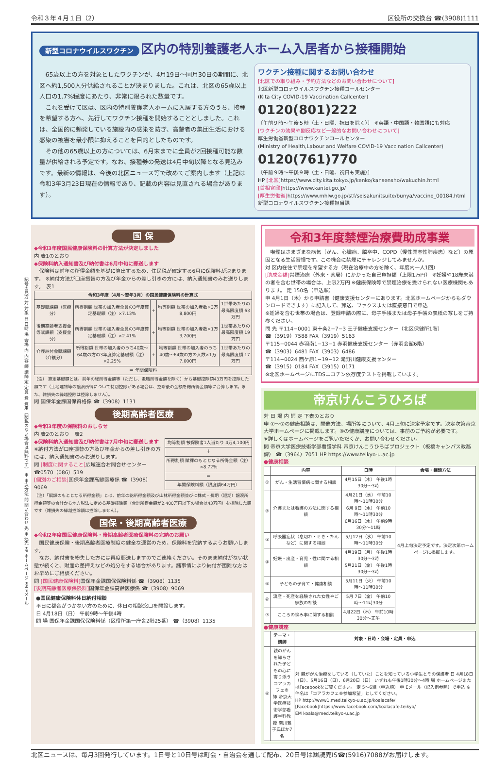令和３年４月１日（2） 区役所の交換台 ☎(3908)1111
記号の見方 対 対象 日 日時 場 会場 内 内容 師 講師 定 定員 費 費用（記載のない場合は無料です） 申 申込方法 問 問い合わせ 先 申込先 HP ホームページ EM Eメール
新型コロナウイルスワクチン
区内の特別養護老人ホーム入居者から接種開始
　65歳以上の方を対象としたワクチンが、4月19日〜同月30日の期間に、北区へ約1,500人分供給されることが決まりました。これは、北区の65歳以上人口の1.7%程度にあたり、非常に限られた数量です。
　これを受けて区は、区内の特別養護老人ホームに入居する方のうち、接種を希望する方へ、先行してワクチン接種を開始することとしました。これは、全国的に頻発している施設内の感染を防ぎ、高齢者の集団生活における感染の被害を最小限に抑えることを目的としたものです。
　その他の65歳以上の方については、6月末までに全員が2回接種可能な数量が供給される予定です。なお、接種券の発送は4月中旬以降となる見込みです。最新の情報は、今後の北区ニュース等で改めてご案内します（上記は令和3年3月23日現在の情報であり、記載の内容は見直される場合があります）。
ワクチン接種に関するお問い合わせ
[北区での取り組み・予約方法などのお問い合わせについて]
北区新型コロナウイルスワクチン接種コールセンター
(Kita City COVID-19 Vaccination Callcenter)
0120(801)222
〔午前９時〜午後５時（土・日曜、祝日を除く）〕 ※英語・中国語・韓国語にも対応
[ワクチンの効果や副反応など一般的なお問い合わせについて]
厚生労働省新型コロナワクチンコールセンター
(Ministry of Health,Labour and Welfare COVID-19 Vaccination Callcenter)
0120(761)770
〔午前９時〜午後９時（土・日曜、祝日も実施）〕
HP [北区] https://www.city.kita.tokyo.jp/kenko/kansensho/wakuchin.html
[首相官邸] https://www.kantei.go.jp/
[厚生労働省] https://www.mhlw.go.jp/stf/seisakunitsuite/bunya/vaccine_00184.html
新型コロナウイルスワクチン接種担当課
国 保
◆令和3年度国民健康保険料の計算方法が決定しました
内 表1のとおり
◆保険料納入通知書及び納付書は6月中旬に郵送します
　保険料は前年の所得金額を基礎に算出するため、住民税が確定する6月に保険料が決まります。 ※納付方法が口座振替の方及び年金からの差し引きの方には、納入通知書のみお送りします。　表1
| 令和3年度（4月〜翌年3月）の国民健康保険料の計算式 | | | | |
| --- | --- | --- | --- | --- |
| 基礎賦課額（医療分） | 所得割額 世帯の加入者全員の3年度算定基礎額（注）×7.13% | + | 均等割額 世帯の加入者数×3万8,800円 | 1世帯あたりの最高限度額 63万円 |
| 後期高齢者支援金等賦課額（支援金分） | 所得割額 世帯の加入者全員の3年度算定基礎額（注）×2.41% | + | 均等割額 世帯の加入者数×1万3,200円 | 1世帯あたりの最高限度額 19万円 |
| 介護納付金賦課額（介護分） | 所得割額 世帯の加入者のうち40歳〜64歳の方の3年度算定基礎額（注）×2.25% | + | 均等割額 世帯の加入者のうち40歳〜64歳の方の人数×1万7,000円 | 1世帯あたりの最高限度額 17万円 |
| ＝ 年間保険料 | | | | |
（注） 算定基礎額とは、前年の総所得金額等（ただし、退職所得金額を除く）から基礎控除額43万円を控除した額です（土地建物等の譲渡所得について特別控除がある場合は、控除後の金額を総所得金額等に合算します。また、雑損失の繰越控除は控除しません）。
問 国保年金課国保資格係 ☎（3908）1131
後期高齢者医療
◆令和3年度の保険料のおしらせ
内 表2のとおり　表2
| 均等割額 被保険者1人当たり 4万4,100円 |
| ＋ |
| 所得割額 賦課のもととなる所得金額（注）×8.72% |
| ＝ |
| 年間保険料額（限度額64万円） |
◆保険料納入通知書及び納付書は7月中旬に郵送します
※納付方法が口座振替の方及び年金からの差し引きの方には、納入通知書のみお送りします。
問 [制度に関すること] 広域連合お問合せセンター ☎0570（086）519
[個別のご相談] 国保年金課高齢医療係 ☎（3908）9069
（注）「賦課のもととなる所得金額」とは、前年の総所得金額及び山林所得金額並びに株式・長期（短期）譲渡所得金額等の合計から地方税法に定める基礎控除額（合計所得金額が2,400万円以下の場合は43万円）を控除した額です（雑損失の繰越控除額は控除しません）。
国保・後期高齢者医療
◆令和2年度国民健康保険料・後期高齢者医療保険料の完納のお願い
　国民健康保険・後期高齢者医療制度の健全な運営のため、保険料を完納するようお願いします。
　なお、納付書を紛失した方には再度郵送しますのでご連絡ください。そのまま納付がない状態が続くと、財産の差押えなどの処分をする場合があります。諸事情により納付が困難な方はお早めにご相談ください。
問 [国民健康保険料] 国保年金課国保保険料係 ☎（3908）1135
[後期高齢者医療保険料] 国保年金課高齢医療係 ☎（3908）9069
●国民健康保険料休日納付相談
平日に都合がつかない方のために、休日の相談窓口を開設します。
日 4月18日（日） 午前9時〜午後4時
問 場 国保年金課国保保険料係（区役所第一庁舎2階25番） ☎（3908）1135
令和3年度禁煙治療費助成事業
　喫煙はさまざまな病気〔がん、心臓病、脳卒中、COPD（慢性閉塞性肺疾患）など〕の原因となる生活習慣です。この機会に禁煙にチャレンジしてみませんか。
対 区内在住で禁煙を希望する方（現在治療中の方を除く、年度内一人1回）
[助成金額] 禁煙治療（外来・薬局）にかかった自己負担額（上限1万円） ※妊婦や18歳未満の者を含む世帯の場合は、上限2万円 ※健康保険等で禁煙治療を受けられない医療機関もあります。 定 150名（申込順）
申 4月1日（木）から申請書（健康支援センターにあります。北区ホームページからもダウンロードできます）に記入して、郵送、ファクスまたは直接窓口で申込
※妊婦を含む世帯の場合は、登録申請の際に、母子手帳または母子手帳の表紙の写しをご持参ください。
問 先 〒114−0001 東十条2−7−3 王子健康支援センター（北区保健所1階）
☎（3919）7588 FAX（3919）5163
〒115−0044 赤羽南1−13−1 赤羽健康支援センター（赤羽会館6階）
☎（3903）6481 FAX（3903）6486
〒114−0024 西ケ原1−19−12 滝野川健康支援センター
☎（3915）0184 FAX（3915）0171
※北区ホームページにTDSニコチン依存度テストを掲載しています。
帝京けんこうひろば
対 日 場 内 師 定 下表のとおり
申 ①〜⑦の健康相談は、開催方法、場所等について、4月上旬に決定予定です。決定次第帝京大学ホームページに掲載します。⑧の健康講座については、事前のご予約が必要です。
※詳しくはホームページをご覧いただくか、お問い合わせください。
問 帝京大学医療技術学部看護学科 帝京けんこうひろばプロジェクト（板橋キャンパス教務課） ☎（3964）7051 HP https://www.teikyo-u.ac.jp
●健康相談
| | 内容 | 日時 | 会場・相談方法 |
| --- | --- | --- | --- |
| ① | がん・生活習慣病に関する相談 | 4月15日（木） 午後1時30分〜3時 | 4月上旬決定予定です。決定次第ホームページに掲載します。 |
| ② | 介護または看護の方法に関する相談 | 4月21日（水） 午前10時〜11時30分 6月 9日（水） 午前10時〜11時30分 6月16日（水） 午前9時30分〜11時 | |
| ③ | 呼吸器症状（息切れ・せき・たんなど）に関する相談 | 5月12日（水） 午前10時〜11時30分 | |
| ④ | 妊娠・出産・育児・性に関する相談 | 4月19日（月） 午後1時30分〜3時 5月21日（金） 午後1時30分〜3時 | |
| ⑤ | 子どもの子育て・健康相談 | 5月11日（火） 午前10時〜11時30分 | |
| ⑥ | 流産・死産を経験された女性やご家族の相談 | 5月 7日（金） 午前10時〜11時30分 | |
| ⑦ | こころの悩み事に関する相談 | 4月22日（木） 午前10時30分〜正午 | |
●健康講座
| | テーマ・講師 | 対象・日時・会場・定員・申込 |
| --- | --- | --- |
| ⑧ | 親のがんを知らされた子どもの心に寄り添うコアラカフェ® 師 帝京大学医療技術学部看護学科教授 南川雅子氏ほか7名 | 対 親ががん治療をしている（していた）ことを知っている小学生とその保護者 日 4月18日（日）、5月16日（日）、6月20日（日） いずれも午後1時30分〜4時 場 ホームページまたはFacebookをご覧ください。 定 5〜6組（申込順） 申 Eメール（記入例参照）で申込 ※件名は「コアラカフェ®参加希望」としてください。 HP http://www1.med.teikyo-u.ac.jp/koalacafe/ [Facebook]https://www.facebook.com/koalacafe.teikyo/ EM koala@med.teikyo-u.ac.jp |
北区ニュースは、毎月3回発行しています。1日号と10日号は町会・自治会を通して配布、20日号は㈱読売IS☎(5916)7088がお届けします。